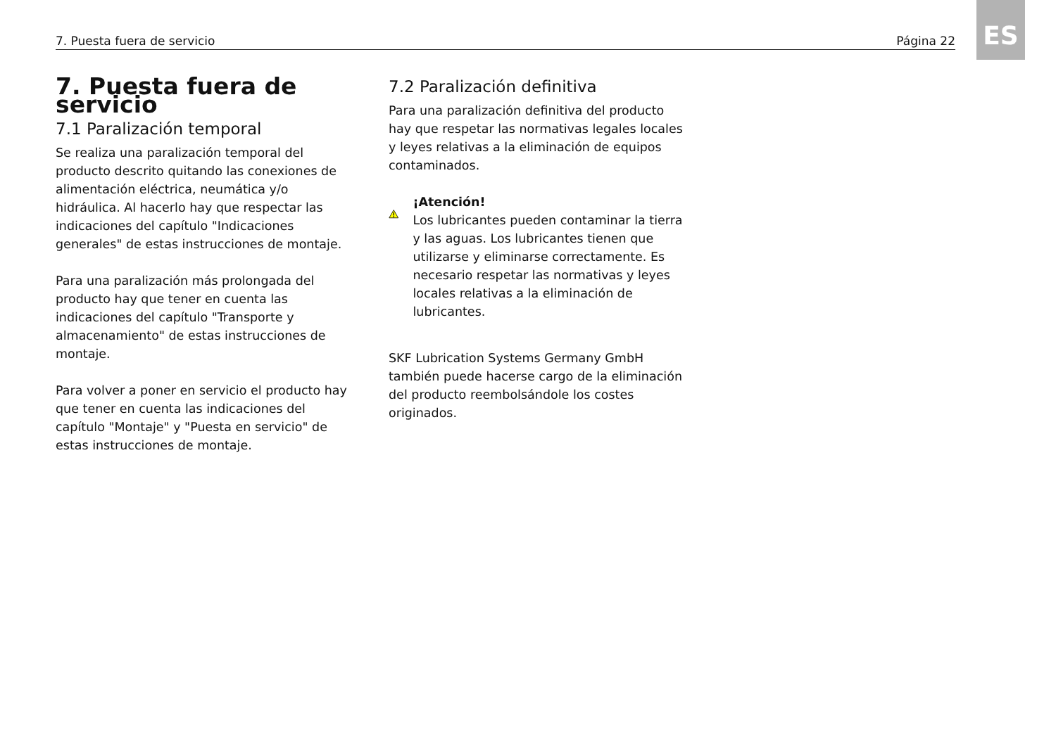7. Puesta fuera de servicio Página 22 ES
7. Puesta fuera de servicio
7.1 Paralización temporal
Se realiza una paralización temporal del producto descrito quitando las conexiones de alimentación eléctrica, neumática y/o hidráulica. Al hacerlo hay que respectar las indicaciones del capítulo "Indicaciones generales" de estas instrucciones de montaje.
Para una paralización más prolongada del producto hay que tener en cuenta las indicaciones del capítulo "Transporte y almacenamiento" de estas instrucciones de montaje.
Para volver a poner en servicio el producto hay que tener en cuenta las indicaciones del capítulo "Montaje" y "Puesta en servicio" de estas instrucciones de montaje.
7.2 Paralización definitiva
Para una paralización definitiva del producto hay que respetar las normativas legales locales y leyes relativas a la eliminación de equipos contaminados.
¡Atención!
Los lubricantes pueden contaminar la tierra y las aguas. Los lubricantes tienen que utilizarse y eliminarse correctamente. Es necesario respetar las normativas y leyes locales relativas a la eliminación de lubricantes.
SKF Lubrication Systems Germany GmbH también puede hacerse cargo de la eliminación del producto reembolsándole los costes originados.